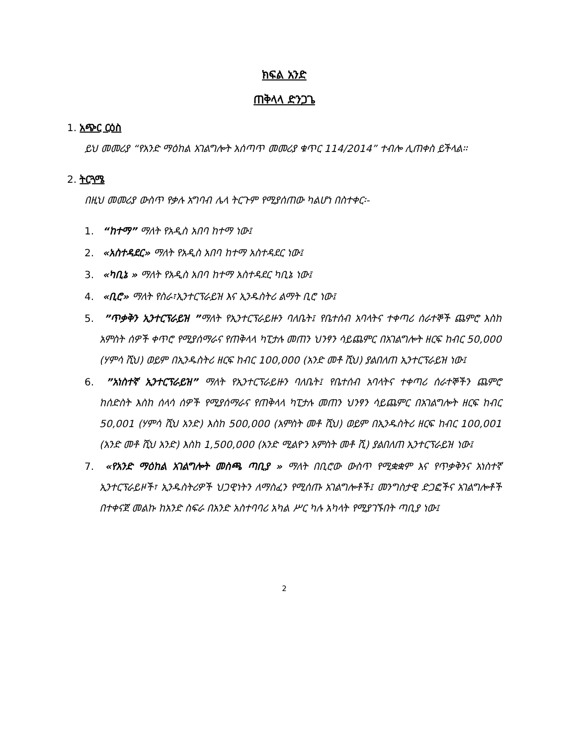ክፍል አንድ
ጠቅላላ ድንጋጌ
1. አጭር ርዕስ
ይህ መመሪያ “የአንድ ማዕከል አገልግሎት አሰጣጥ መመሪያ ቁጥር 114/2014” ተብሎ ሊጠቀስ ይችላል፡፡
2. ትርጓሜ
በዚህ መመሪያ ውስጥ የቃሉ አግባብ ሌላ ትርጉም የሚያሰጠው ካልሆነ በስተቀር፡-
1. “ከተማ” ማለት የአዲስ አበባ ከተማ ነው፤
2. «አስተዳደር» ማለት የአዲስ አበባ ከተማ አስተዳደር ነው፤
3. «ካቢኔ » ማለት የአዲስ አበባ ከተማ አስተዳደር ካቢኔ ነው፤
4. «ቢሮ» ማለት የስራ፣ኢንተርፕራይዝ እና ኢንዱስትሪ ልማት ቢሮ ነው፤
5. ”ጥቃቅን ኢንተርፕራይዝ ”ማለት የኢንተርፕራይዙን ባለቤት፤ የቤተሰብ አባላትና ተቀጣሪ ሰራተኞች ጨምሮ እስከ አምስት ሰዎች ቀጥሮ የሚያሰማራና የጠቅላላ ካፒታሉ መጠን ህንፃን ሳይጨምር በአገልግሎት ዘርፍ ከብር 50,000 (ሃምሳ ሺህ) ወይም በኢንዱስትሪ ዘርፍ ከብር 100,000 (አንድ መቶ ሺህ) ያልበለጠ ኢንተርፕራይዝ ነው፤
6. ”አነስተኛ ኢንተርፕራይዝ” ማለት የኢንተርፕራይዙን ባለቤት፤ የቤተሰብ አባላትና ተቀጣሪ ሰራተኞችን ጨምሮ ከሰድስት እስከ ሰላሳ ሰዎች የሚያሰማራና የጠቅላላ ካፒታሉ መጠን ህንፃን ሳይጨምር በአገልግሎት ዘርፍ ከብር 50,001 (ሃምሳ ሺህ አንድ) እስከ 500,000 (አምስት መቶ ሺህ) ወይም በኢንዱስትሪ ዘርፍ ከብር 100,001 (አንድ መቶ ሺህ አንድ) እስከ 1,500,000 (አንድ ሚልዮን አምስት መቶ ሺ) ያልበለጠ ኢንተርፕራይዝ ነው፤
7. «የአንድ ማዕከል አገልግሎት መስጫ ጣቢያ » ማለት በቢሮው ውስጥ የሚቋቋም እና የጥቃቅንና አነስተኛ ኢንተርፕራይዞች፣ ኢንዱስትሪዎች ህጋዊነትን ለማስፈን የሚሰጡ አገልግሎቶች፤ መንግስታዊ ድጋፎችና አገልግሎቶች በተቀናጀ መልኩ ከአንድ ስፍራ በአንድ አስተባባሪ አካል ሥር ካሉ አካላት የሚያገኙበት ጣቢያ ነው፤
2